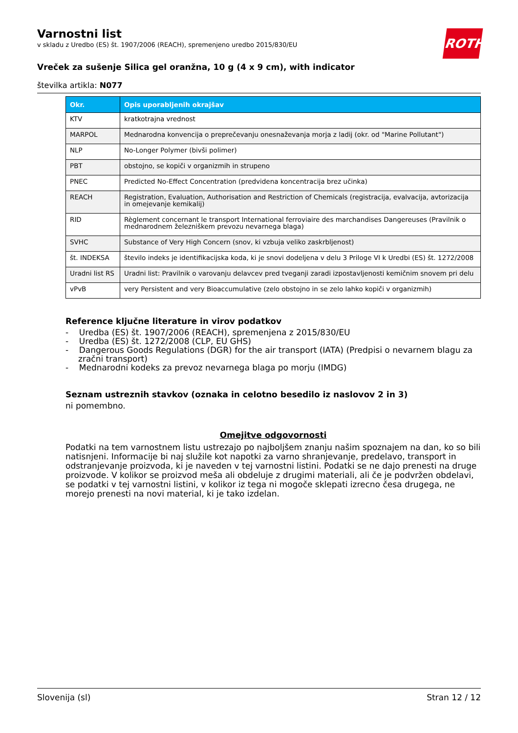ROTH
Varnostni list
v skladu z Uredbo (ES) št. 1907/2006 (REACH), spremenjeno uredbo 2015/830/EU
Vreček za sušenje Silica gel oranžna, 10 g (4 x 9 cm), with indicator
številka artikla: N077
| Okr. | Opis uporabljenih okrajšav |
| --- | --- |
| KTV | kratkotrajna vrednost |
| MARPOL | Mednarodna konvencija o preprečevanju onesnaževanja morja z ladij (okr. od "Marine Pollutant") |
| NLP | No-Longer Polymer (bivši polimer) |
| PBT | obstojno, se kopiči v organizmih in strupeno |
| PNEC | Predicted No-Effect Concentration (predvidena koncentracija brez učinka) |
| REACH | Registration, Evaluation, Authorisation and Restriction of Chemicals (registracija, evalvacija, avtorizacija in omejevanje kemikalij) |
| RID | Règlement concernant le transport International ferroviaire des marchandises Dangereuses (Pravilnik o mednarodnem železniškem prevozu nevarnega blaga) |
| SVHC | Substance of Very High Concern (snov, ki vzbuja veliko zaskrbljenost) |
| št. INDEKSA | število indeks je identifikacijska koda, ki je snovi dodeljena v delu 3 Priloge VI k Uredbi (ES) št. 1272/2008 |
| Uradni list RS | Uradni list: Pravilnik o varovanju delavcev pred tveganji zaradi izpostavljenosti kemičnim snovem pri delu |
| vPvB | very Persistent and very Bioaccumulative (zelo obstojno in se zelo lahko kopiči v organizmih) |
Reference ključne literature in virov podatkov
- Uredba (ES) št. 1907/2006 (REACH), spremenjena z 2015/830/EU
- Uredba (ES) št. 1272/2008 (CLP, EU GHS)
- Dangerous Goods Regulations (DGR) for the air transport (IATA) (Predpisi o nevarnem blagu za zračni transport)
- Mednarodni kodeks za prevoz nevarnega blaga po morju (IMDG)
Seznam ustreznih stavkov (oznaka in celotno besedilo iz naslovov 2 in 3)
ni pomembno.
Omejitve odgovornosti
Podatki na tem varnostnem listu ustrezajo po najboljšem znanju našim spoznajem na dan, ko so bili natisnjeni. Informacije bi naj služile kot napotki za varno shranjevanje, predelavo, transport in odstranjevanje proizvoda, ki je naveden v tej varnostni listini. Podatki se ne dajo prenesti na druge proizvode. V kolikor se proizvod meša ali obdeluje z drugimi materiali, ali če je podvržen obdelavi, se podatki v tej varnostni listini, v kolikor iz tega ni mogoče sklepati izrecno česa drugega, ne morejo prenesti na novi material, ki je tako izdelan.
Slovenija (sl) Stran 12 / 12